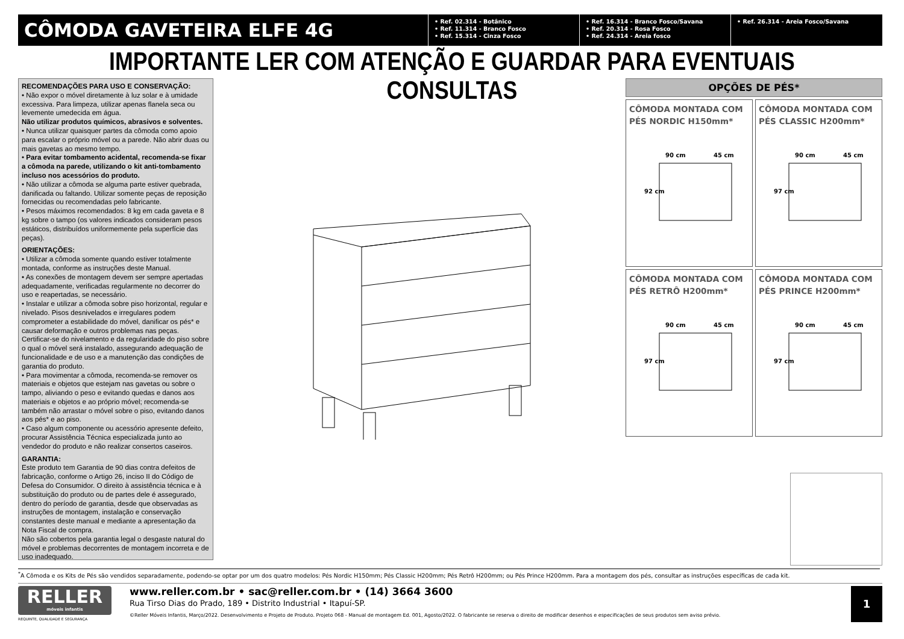CÔMODA GAVETEIRA ELFE 4G
• Ref. 02.314 - Botânico
• Ref. 11.314 - Branco Fosco
• Ref. 15.314 - Cinza Fosco
• Ref. 16.314 - Branco Fosco/Savana
• Ref. 20.314 - Rosa Fosco
• Ref. 24.314 - Areia fosco
• Ref. 26.314 - Areia Fosco/Savana
IMPORTANTE LER COM ATENÇÃO E GUARDAR PARA EVENTUAIS CONSULTAS
RECOMENDAÇÕES PARA USO E CONSERVAÇÃO:
• Não expor o móvel diretamente à luz solar e à umidade excessiva. Para limpeza, utilizar apenas flanela seca ou levemente umedecida em água.
Não utilizar produtos químicos, abrasivos e solventes.
• Nunca utilizar quaisquer partes da cômoda como apoio para escalar o próprio móvel ou a parede. Não abrir duas ou mais gavetas ao mesmo tempo.
• Para evitar tombamento acidental, recomenda-se fixar a cômoda na parede, utilizando o kit anti-tombamento incluso nos acessórios do produto.
• Não utilizar a cômoda se alguma parte estiver quebrada, danificada ou faltando. Utilizar somente peças de reposição fornecidas ou recomendadas pelo fabricante.
• Pesos máximos recomendados: 8 kg em cada gaveta e 8 kg sobre o tampo (os valores indicados consideram pesos estáticos, distribuídos uniformemente pela superfície das peças).
ORIENTAÇÕES:
• Utilizar a cômoda somente quando estiver totalmente montada, conforme as instruções deste Manual.
• As conexões de montagem devem ser sempre apertadas adequadamente, verificadas regularmente no decorrer do uso e reapertadas, se necessário.
• Instalar e utilizar a cômoda sobre piso horizontal, regular e nivelado. Pisos desnivelados e irregulares podem comprometer a estabilidade do móvel, danificar os pés* e causar deformação e outros problemas nas peças. Certificar-se do nivelamento e da regularidade do piso sobre o qual o móvel será instalado, assegurando adequação de funcionalidade e de uso e a manutenção das condições de garantia do produto.
• Para movimentar a cômoda, recomenda-se remover os materiais e objetos que estejam nas gavetas ou sobre o tampo, aliviando o peso e evitando quedas e danos aos materiais e objetos e ao próprio móvel; recomenda-se também não arrastar o móvel sobre o piso, evitando danos aos pés* e ao piso.
• Caso algum componente ou acessório apresente defeito, procurar Assistência Técnica especializada junto ao vendedor do produto e não realizar consertos caseiros.
GARANTIA:
Este produto tem Garantia de 90 dias contra defeitos de fabricação, conforme o Artigo 26, inciso II do Código de Defesa do Consumidor. O direito à assistência técnica e à substituição do produto ou de partes dele é assegurado, dentro do período de garantia, desde que observadas as instruções de montagem, instalação e conservação constantes deste manual e mediante a apresentação da Nota Fiscal de compra.
Não são cobertos pela garantia legal o desgaste natural do móvel e problemas decorrentes de montagem incorreta e de uso inadequado.
OPÇÕES DE PÉS*
CÔMODA MONTADA COM PÉS NORDIC H150mm*
90 cm
45 cm
92 cm
CÔMODA MONTADA COM PÉS CLASSIC H200mm*
90 cm
45 cm
97 cm
CÔMODA MONTADA COM PÉS RETRÔ H200mm*
90 cm
45 cm
97 cm
CÔMODA MONTADA COM PÉS PRINCE H200mm*
90 cm
45 cm
97 cm
<sup>*</sup> A Cômoda e os Kits de Pés são vendidos separadamente, podendo-se optar por um dos quatro modelos: Pés Nordic H150mm; Pés Classic H200mm; Pés Retrô H200mm; ou Pés Prince H200mm. Para a montagem dos pés, consultar as instruções específicas de cada kit.
RELLER
móveis infantis
REQUINTE, QUALIDADE E SEGURANÇA
www.reller.com.br • sac@reller.com.br • (14) 3664 3600
Rua Tirso Dias do Prado, 189 • Distrito Industrial • Itapuí-SP.
©Reller Móveis Infantis, Março/2022. Desenvolvimento e Projeto de Produto. Projeto 068 - Manual de montagem Ed. 001, Agosto/2022. O fabricante se reserva o direito de modificar desenhos e especificações de seus produtos sem aviso prévio.
1